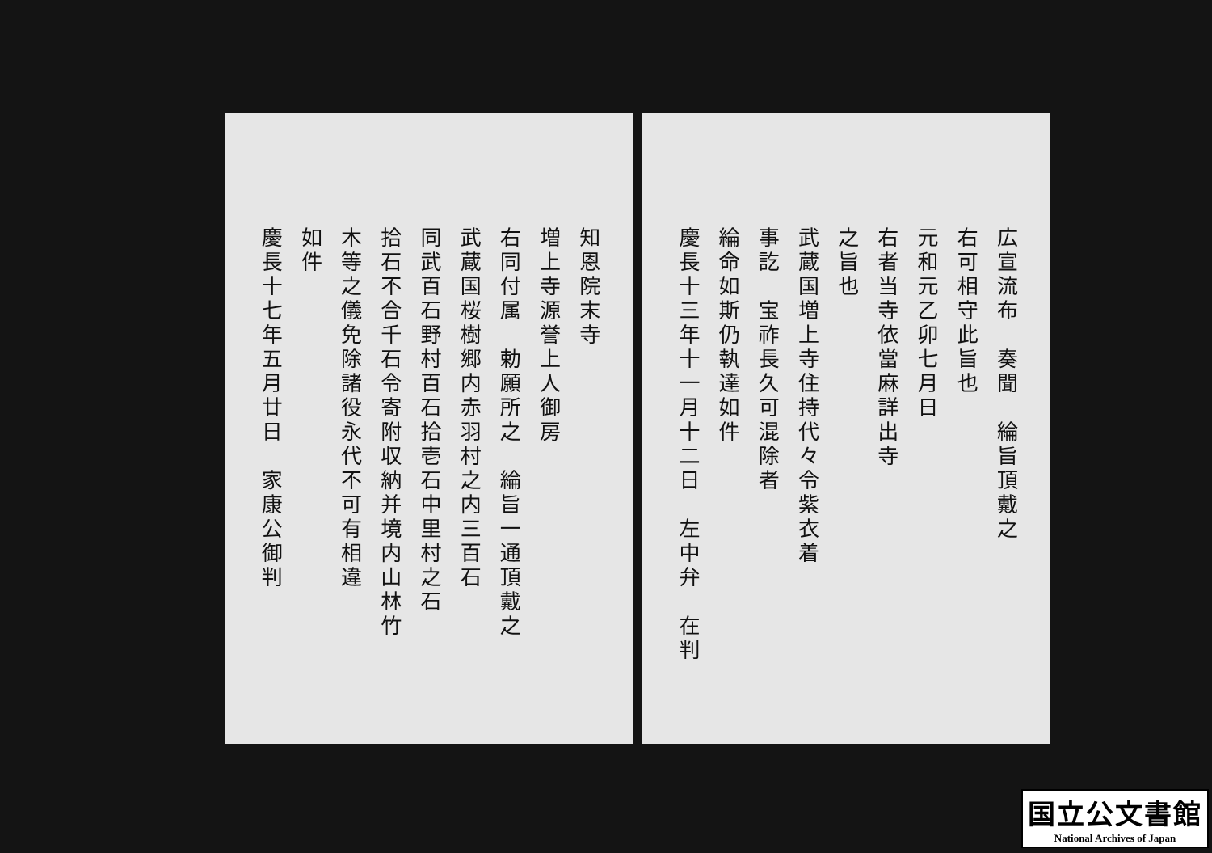知恩院末寺
増上寺源誉上人御房
右同付属　勅願所之　綸旨一通頂戴之
武蔵国桜樹郷内赤羽村之内三百石
同武百石野村百石拾壱石中里村之石
拾石不合千石令寄附収納并境内山林竹
木等之儀免除諸役永代不可有相違
如件
慶長十七年五月廿日　家康公御判
広宣流布　奏聞　綸旨頂戴之
右可相守此旨也
元和元乙卯七月日
右者当寺依當麻詳出寺
之旨也
武蔵国増上寺住持代々令紫衣着
事訖　宝祚長久可混除者
綸命如斯仍執達如件
慶長十三年十一月十二日　左中弁　在判
国立公文書館
National Archives of Japan